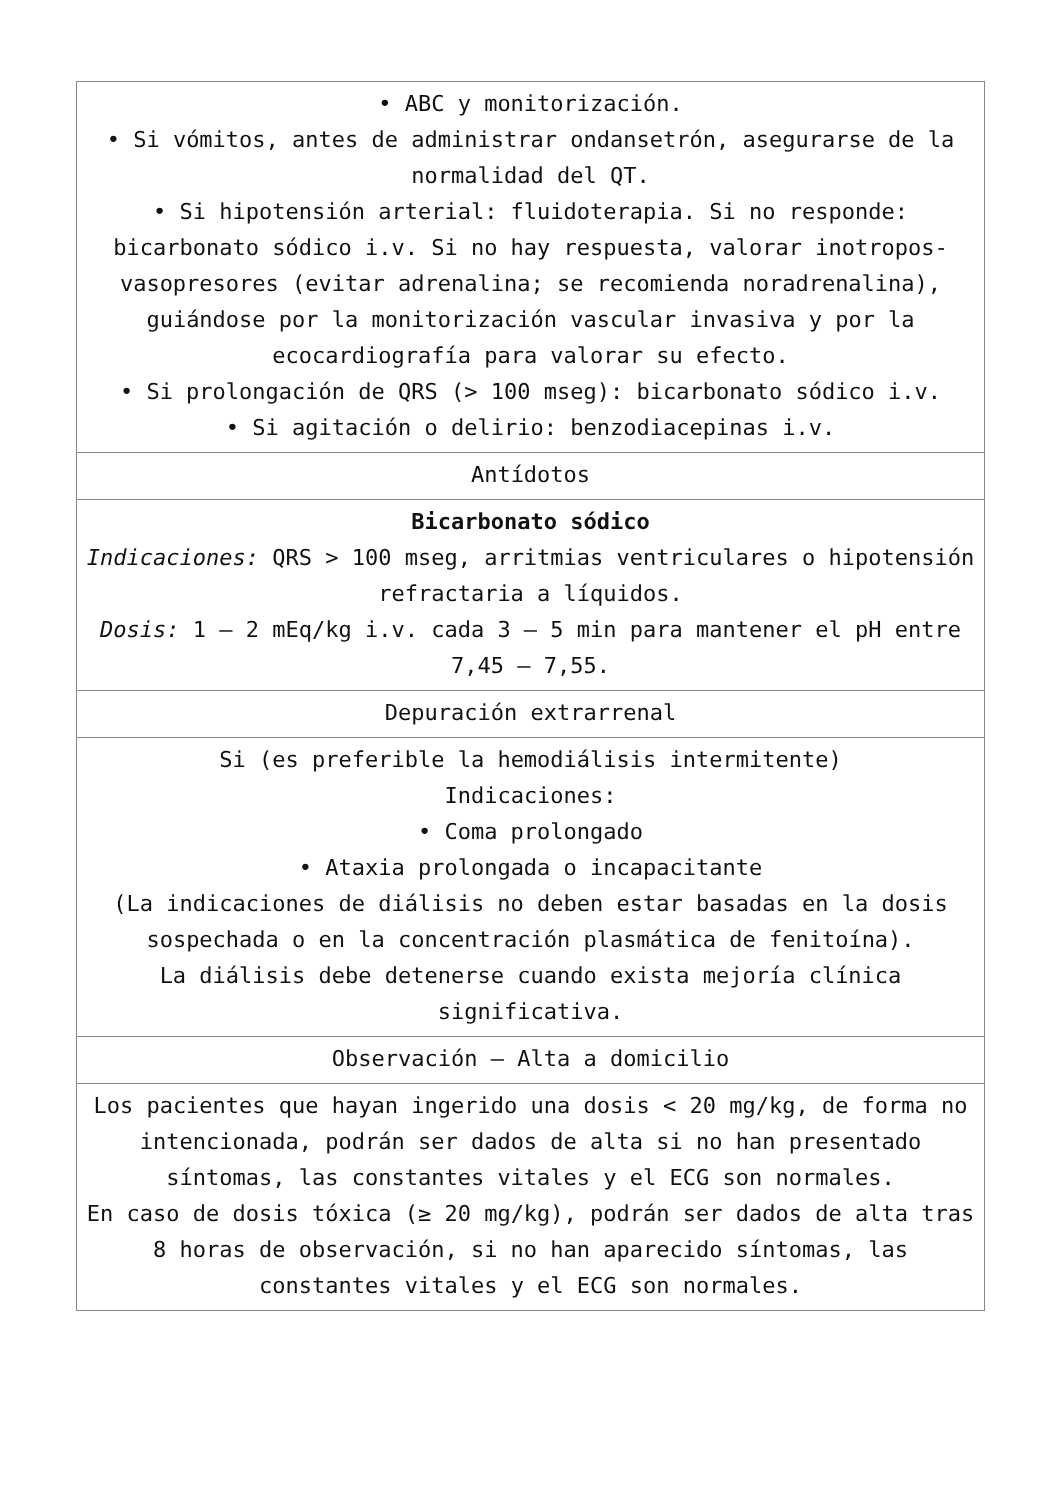| • ABC y monitorización. • Si vómitos, antes de administrar ondansetrón, asegurarse de la normalidad del QT. • Si hipotensión arterial: fluidoterapia. Si no responde: bicarbonato sódico i.v. Si no hay respuesta, valorar inotropos-vasopresores (evitar adrenalina; se recomienda noradrenalina), guiándose por la monitorización vascular invasiva y por la ecocardiografía para valorar su efecto. • Si prolongación de QRS (> 100 mseg): bicarbonato sódico i.v. • Si agitación o delirio: benzodiacepinas i.v. |
| Antídotos |
| Bicarbonato sódico Indicaciones: QRS > 100 mseg, arritmias ventriculares o hipotensión refractaria a líquidos. Dosis: 1 – 2 mEq/kg i.v. cada 3 – 5 min para mantener el pH entre 7,45 – 7,55. |
| Depuración extrarrenal |
| Si (es preferible la hemodiálisis intermitente) Indicaciones: • Coma prolongado • Ataxia prolongada o incapacitante (La indicaciones de diálisis no deben estar basadas en la dosis sospechada o en la concentración plasmática de fenitoína). La diálisis debe detenerse cuando exista mejoría clínica significativa. |
| Observación – Alta a domicilio |
| Los pacientes que hayan ingerido una dosis < 20 mg/kg, de forma no intencionada, podrán ser dados de alta si no han presentado síntomas, las constantes vitales y el ECG son normales. En caso de dosis tóxica (≥ 20 mg/kg), podrán ser dados de alta tras 8 horas de observación, si no han aparecido síntomas, las constantes vitales y el ECG son normales. |